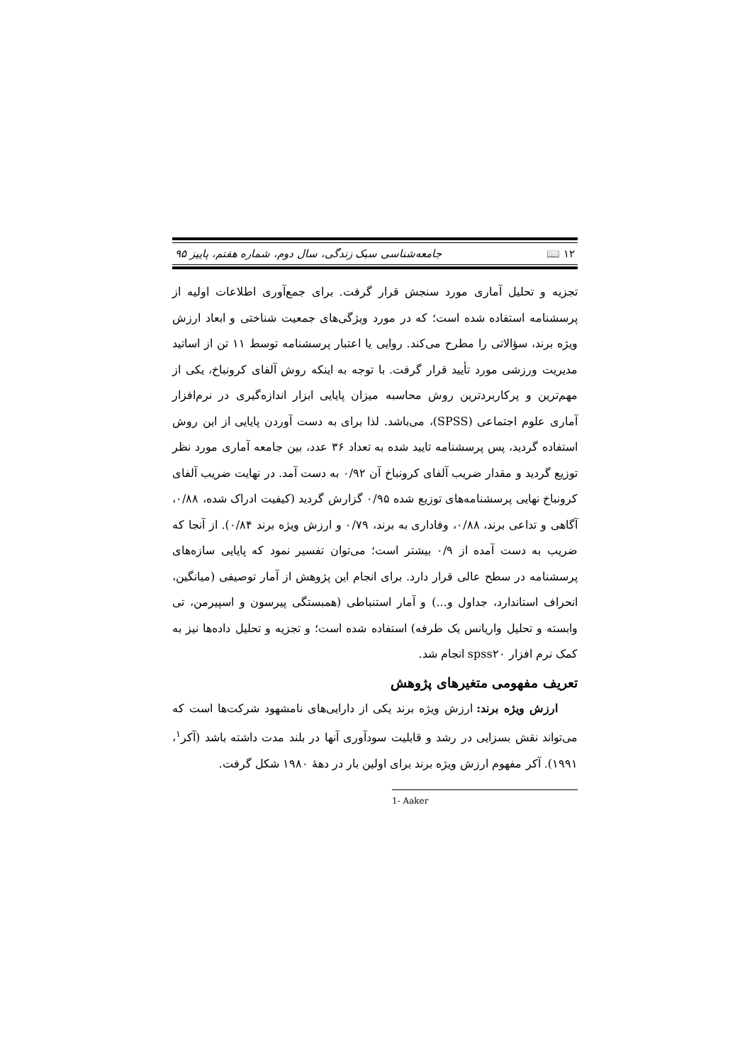۱۲ 📖 جامعه‌شناسی سبک زندگی، سال دوم، شماره هفتم، پاییز ۹۵
تجزیه و تحلیل آماری مورد سنجش قرار گرفت. برای جمع‌آوری اطلاعات اولیه از پرسشنامه استفاده شده است؛ که در مورد ویژگی‌های جمعیت شناختی و ابعاد ارزش ویژه برند، سؤالاتی را مطرح می‌کند. روایی یا اعتبار پرسشنامه توسط ۱۱ تن از اساتید مدیریت ورزشی مورد تأیید قرار گرفت. با توجه به اینکه روش آلفای کرونباخ، یکی از مهم‌ترین و پرکاربردترین روش محاسبه میزان پایایی ابزار اندازه‌گیری در نرم‌افزار آماری علوم اجتماعی (SPSS)، می‌باشد. لذا برای به دست آوردن پایایی از این روش استفاده گردید، پس پرسشنامه تایید شده به تعداد ۳۶ عدد، بین جامعه آماری مورد نظر توزیع گردید و مقدار ضریب آلفای کرونباخ آن ۰/۹۲ به دست آمد. در نهایت ضریب آلفای کرونباخ نهایی پرسشنامه‌های توزیع شده ۰/۹۵ گزارش گردید (کیفیت ادراک شده، ۰/۸۸، آگاهی و تداعی برند، ۰/۸۸، وفاداری به برند، ۰/۷۹ و ارزش ویژه برند ۰/۸۴). از آنجا که ضریب به دست آمده از ۰/۹ بیشتر است؛ می‌توان تفسیر نمود که پایایی سازه‌های پرسشنامه در سطح عالی قرار دارد. برای انجام این پژوهش از آمار توصیفی (میانگین، انحراف استاندارد، جداول و...) و آمار استنباطی (همبستگی پیرسون و اسپیرمن، تی وابسته و تحلیل واریانس یک طرفه) استفاده شده است؛ و تجزیه و تحلیل داده‌ها نیز به کمک نرم افزار spss۲۰ انجام شد.
تعریف مفهومی متغیرهای پژوهش
ارزش ویژه برند: ارزش ویژه برند یکی از دارایی‌های نامشهود شرکت‌ها است که می‌تواند نقش بسزایی در رشد و قابلیت سودآوری آنها در بلند مدت داشته باشد (آکر<sup>۱</sup>، ۱۹۹۱). آکر مفهوم ارزش ویژه برند برای اولین بار در دههٔ ۱۹۸۰ شکل گرفت.
1- Aaker